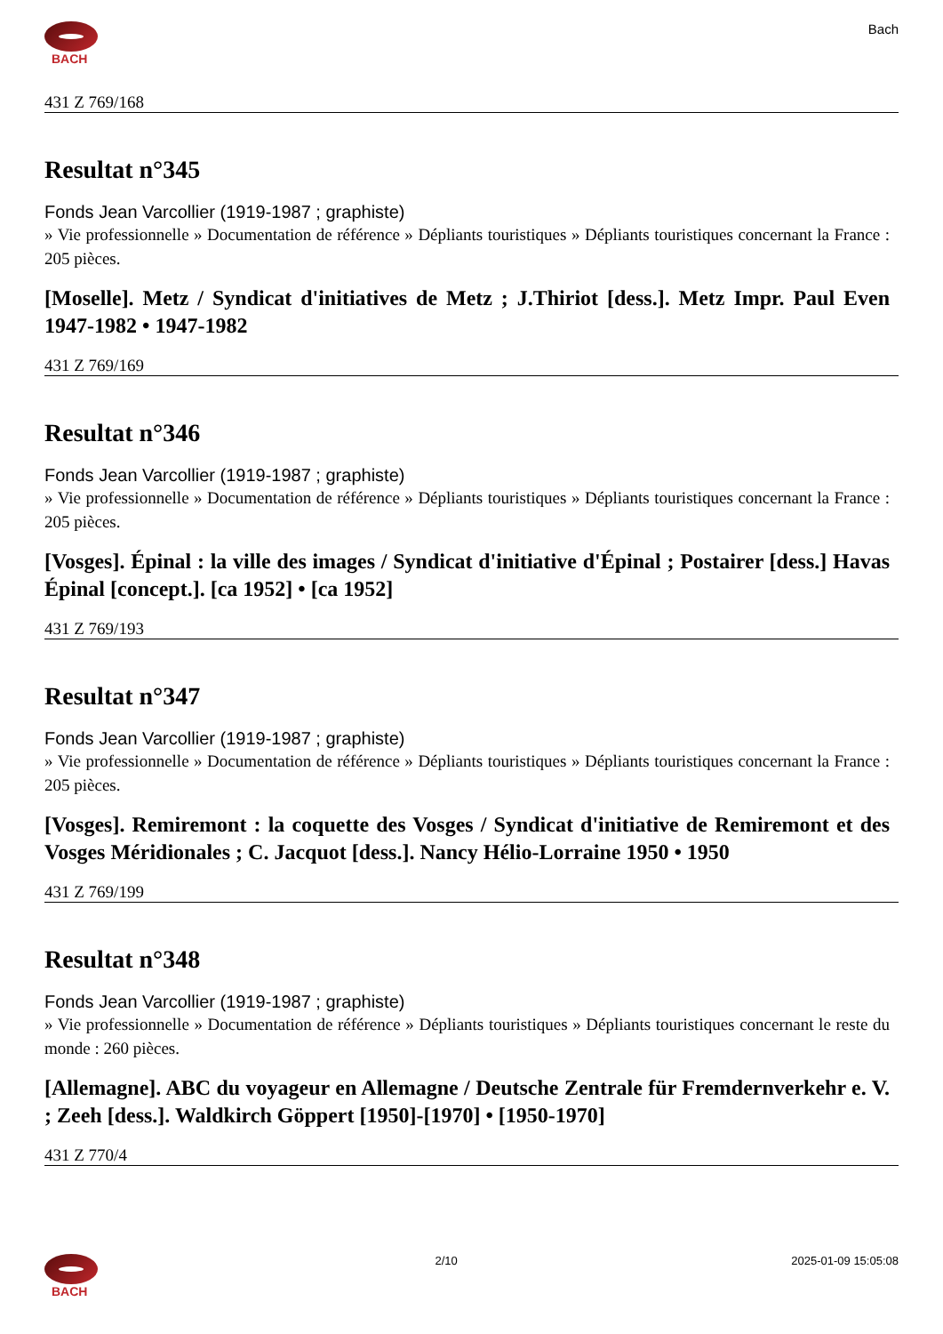BACH Bach
431 Z 769/168
Resultat n°345
Fonds Jean Varcollier (1919-1987 ; graphiste)
» Vie professionnelle » Documentation de référence » Dépliants touristiques » Dépliants touristiques concernant la France : 205 pièces.
[Moselle]. Metz / Syndicat d'initiatives de Metz ; J.Thiriot [dess.]. Metz Impr. Paul Even 1947-1982 • 1947-1982
431 Z 769/169
Resultat n°346
Fonds Jean Varcollier (1919-1987 ; graphiste)
» Vie professionnelle » Documentation de référence » Dépliants touristiques » Dépliants touristiques concernant la France : 205 pièces.
[Vosges]. Épinal : la ville des images / Syndicat d'initiative d'Épinal ; Postairer [dess.] Havas Épinal [concept.]. [ca 1952] • [ca 1952]
431 Z 769/193
Resultat n°347
Fonds Jean Varcollier (1919-1987 ; graphiste)
» Vie professionnelle » Documentation de référence » Dépliants touristiques » Dépliants touristiques concernant la France : 205 pièces.
[Vosges]. Remiremont : la coquette des Vosges / Syndicat d'initiative de Remiremont et des Vosges Méridionales ; C. Jacquot [dess.]. Nancy Hélio-Lorraine 1950 • 1950
431 Z 769/199
Resultat n°348
Fonds Jean Varcollier (1919-1987 ; graphiste)
» Vie professionnelle » Documentation de référence » Dépliants touristiques » Dépliants touristiques concernant le reste du monde : 260 pièces.
[Allemagne]. ABC du voyageur en Allemagne / Deutsche Zentrale für Fremdernverkehr e. V. ; Zeeh [dess.]. Waldkirch Göppert [1950]-[1970] • [1950-1970]
431 Z 770/4
BACH 2/10 2025-01-09 15:05:08